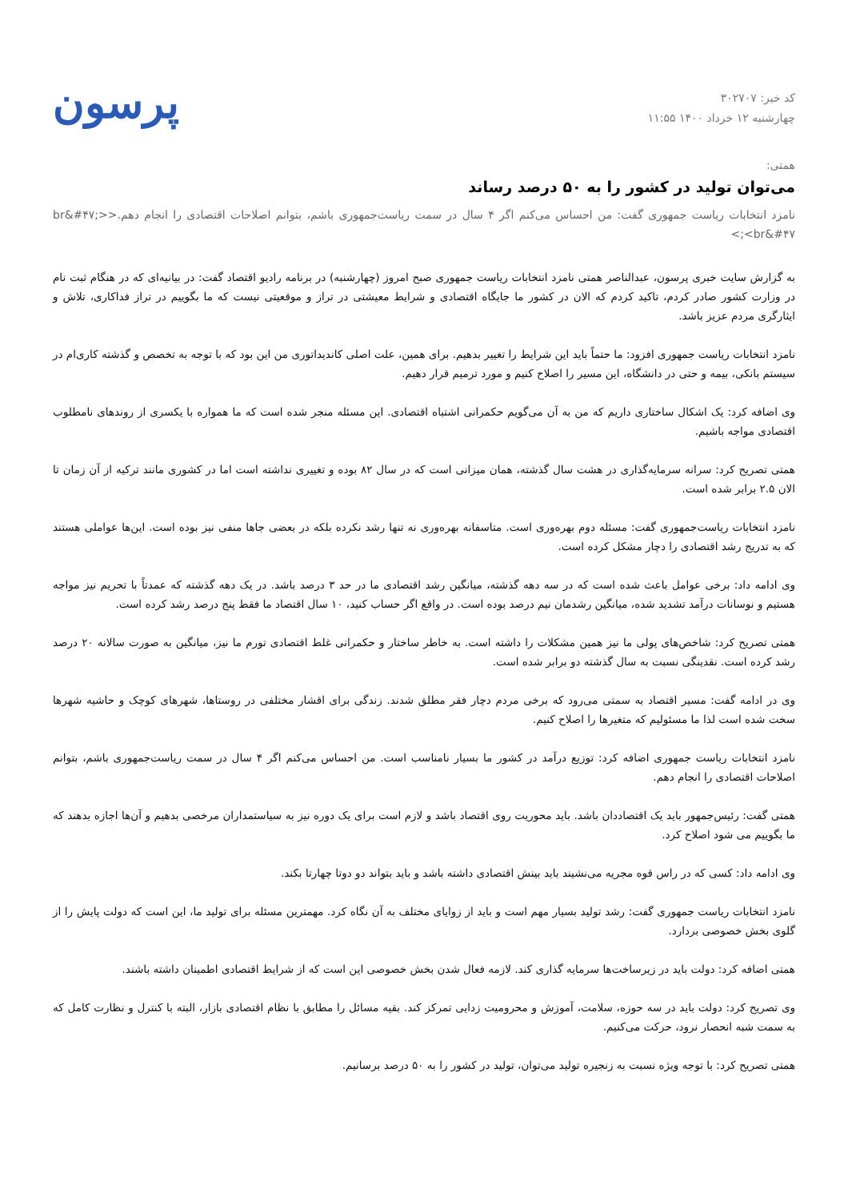کد خبر: ۳۰۲۷۰۷
چهارشنبه ۱۲ خرداد ۱۴۰۰ ۱۱:۵۵
پرسون
همتی:
می‌توان تولید در کشور را به ۵۰ درصد رساند
نامزد انتخابات ریاست جمهوری گفت: من احساس می‌کنم اگر ۴ سال در سمت ریاست‌جمهوری باشم، بتوانم اصلاحات اقتصادی را انجام دهم.<br&#۴۷;><br&#۴۷;>
به گزارش سایت خبری پرسون، عبدالناصر همتی نامزد انتخابات ریاست جمهوری صبح امروز (چهارشنبه) در برنامه رادیو اقتصاد گفت: در بیانیه‌ای که در هنگام ثبت نام در وزارت کشور صادر کردم، تاکید کردم که الان در کشور ما جایگاه اقتصادی و شرایط معیشتی در تراز و موقعیتی نیست که ما بگوییم در تراز فداکاری، تلاش و ایثارگری مردم عزیز باشد.
نامزد انتخابات ریاست جمهوری افزود: ما حتماً باید این شرایط را تغییر بدهیم. برای همین، علت اصلی کاندیداتوری من این بود که با توجه به تخصص و گذشته کاری‌ام در سیستم بانکی، بیمه و حتی در دانشگاه، این مسیر را اصلاح کنیم و مورد ترمیم قرار دهیم.
وی اضافه کرد: یک اشکال ساختاری داریم که من به آن می‌گویم حکمرانی اشتباه اقتصادی. این مسئله منجر شده است که ما همواره با یکسری از روندهای نامطلوب اقتصادی مواجه باشیم.
همتی تصریح کرد: سرانه سرمایه‌گذاری در هشت سال گذشته، همان میزانی است که در سال ۸۲ بوده و تغییری نداشته است اما در کشوری مانند ترکیه از آن زمان تا الان ۲.۵ برابر شده است.
نامزد انتخابات ریاست‌جمهوری گفت: مسئله دوم بهره‌وری است. متاسفانه بهره‌وری نه تنها رشد نکرده بلکه در بعضی جاها منفی نیز بوده است. این‌ها عواملی هستند که به تدریج رشد اقتصادی را دچار مشکل کرده است.
وی ادامه داد: برخی عوامل باعث شده است که در سه دهه گذشته، میانگین رشد اقتصادی ما در حد ۳ درصد باشد. در یک دهه گذشته که عمدتاً با تحریم نیز مواجه هستیم و نوسانات درآمد تشدید شده، میانگین رشدمان نیم درصد بوده است. در واقع اگر حساب کنید، ۱۰ سال اقتصاد ما فقط پنج درصد رشد کرده است.
همتی تصریح کرد: شاخص‌های پولی ما نیز همین مشکلات را داشته است. به خاطر ساختار و حکمرانی غلط اقتصادی تورم ما نیز، میانگین به صورت سالانه ۲۰ درصد رشد کرده است. نقدینگی نسبت به سال گذشته دو برابر شده است.
وی در ادامه گفت: مسیر اقتصاد به سمتی می‌رود که برخی مردم دچار فقر مطلق شدند. زندگی برای اقشار مختلفی در روستاها، شهرهای کوچک و حاشیه شهرها سخت شده است لذا ما مسئولیم که متغیرها را اصلاح کنیم.
نامزد انتخابات ریاست جمهوری اضافه کرد: توزیع درآمد در کشور ما بسیار نامناسب است. من احساس می‌کنم اگر ۴ سال در سمت ریاست‌جمهوری باشم، بتوانم اصلاحات اقتصادی را انجام دهم.
همتی گفت: رئیس‌جمهور باید یک اقتصاددان باشد. باید محوریت روی اقتصاد باشد و لازم است برای یک دوره نیز به سیاستمداران مرخصی بدهیم و آن‌ها اجازه بدهند که ما بگوییم می شود اصلاح کرد.
وی ادامه داد: کسی که در راس قوه مجریه می‌نشیند باید بینش اقتصادی داشته باشد و باید بتواند دو دوتا چهارتا بکند.
نامزد انتخابات ریاست جمهوری گفت: رشد تولید بسیار مهم است و باید از زوایای مختلف به آن نگاه کرد. مهمترین مسئله برای تولید ما، این است که دولت پایش را از گلوی بخش خصوصی بردارد.
همتی اضافه کرد: دولت باید در زیرساخت‌ها سرمایه گذاری کند. لازمه فعال شدن بخش خصوصی این است که از شرایط اقتصادی اطمینان داشته باشند.
وی تصریح کرد: دولت باید در سه حوزه، سلامت، آموزش و محرومیت زدایی تمرکز کند. بقیه مسائل را مطابق با نظام اقتصادی بازار، البته با کنترل و نظارت کامل که به سمت شبه انحصار نرود، حرکت می‌کنیم.
همتی تصریح کرد: با توجه ویژه نسبت به زنجیره تولید می‌توان، تولید در کشور را به ۵۰ درصد برسانیم.